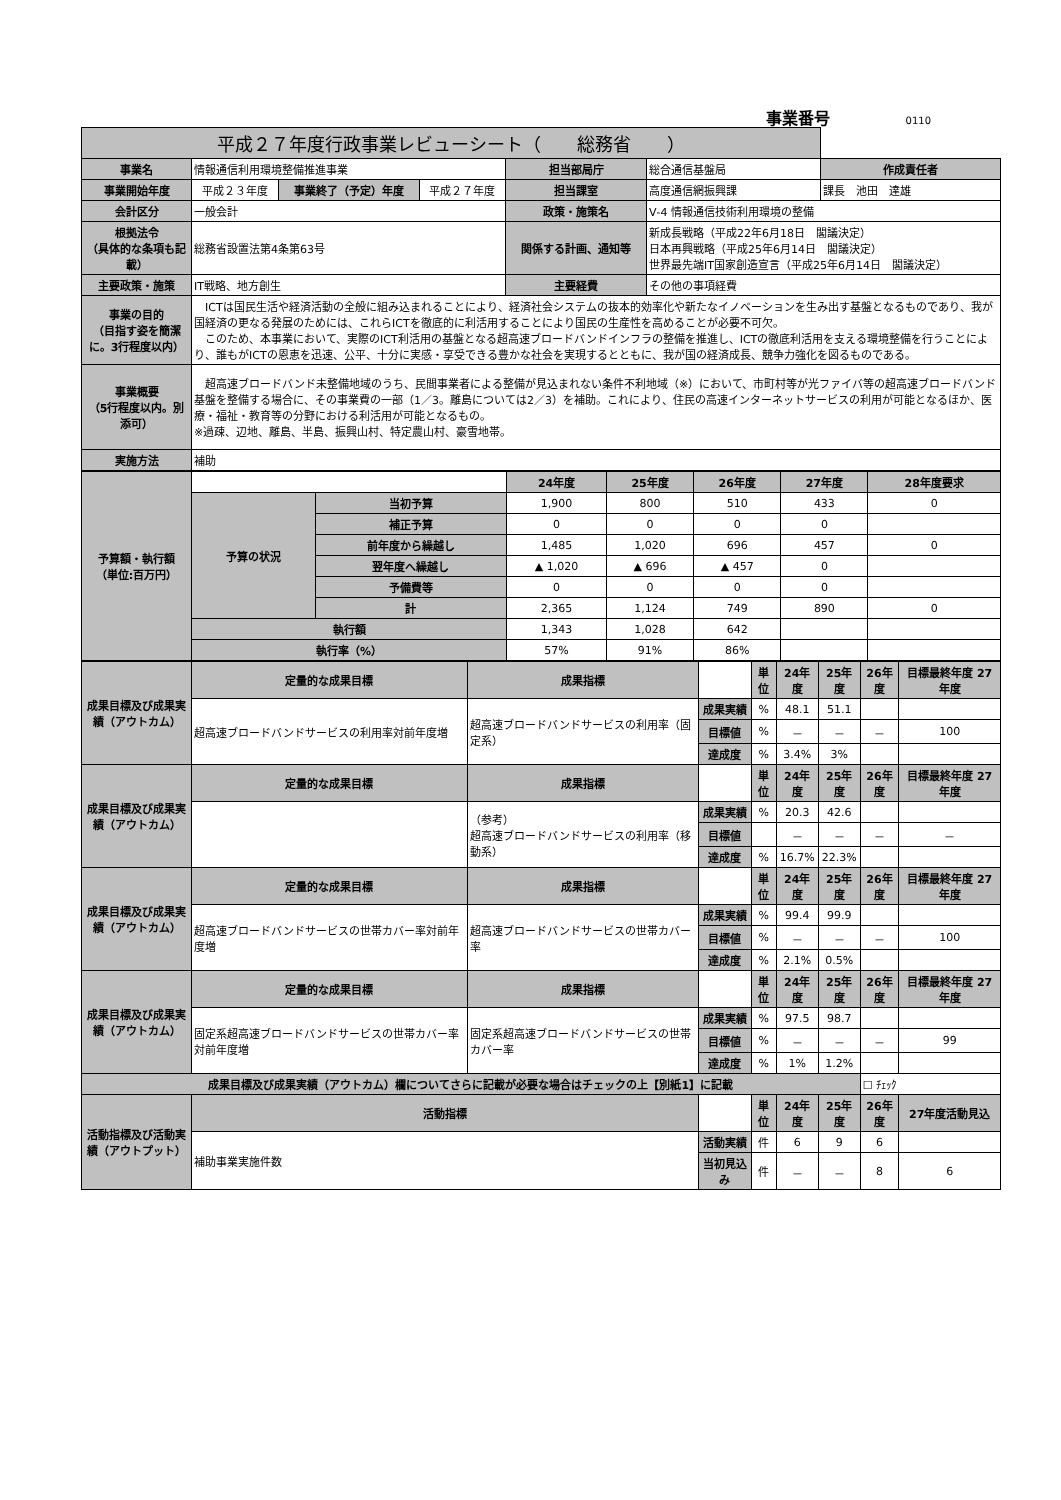事業番号 0110
| 平成２７年度行政事業レビューシート（ 総務省 ） | | | | | | |
| 事業名 | 情報通信利用環境整備推進事業 | | | 担当部局庁 | 総合通信基盤局 | 作成責任者 |
| 事業開始年度 | 平成２３年度 | 事業終了（予定）年度 | 平成２７年度 | 担当課室 | 高度通信網振興課 | 課長 池田 達雄 |
| 会計区分 | 一般会計 | | | 政策・施策名 | Ⅴ-4 情報通信技術利用環境の整備 | |
| 根拠法令 （具体的な条項も記載） | 総務省設置法第4条第63号 | | | 関係する計画、通知等 | 新成長戦略（平成22年6月18日 閣議決定） 日本再興戦略（平成25年6月14日 閣議決定） 世界最先端IT国家創造宣言（平成25年6月14日 閣議決定） | |
| 主要政策・施策 | IT戦略、地方創生 | | | 主要経費 | その他の事項経費 | |
| 事業の目的 （目指す姿を簡潔に。3行程度以内） | ICTは国民生活や経済活動の全般に組み込まれることにより、経済社会システムの抜本的効率化や新たなイノベーションを生み出す基盤となるものであり、我が国経済の更なる発展のためには、これらICTを徹底的に利活用することにより国民の生産性を高めることが必要不可欠。 このため、本事業において、実際のICT利活用の基盤となる超高速ブロードバンドインフラの整備を推進し、ICTの徹底利活用を支える環境整備を行うことにより、誰もがICTの恩恵を迅速、公平、十分に実感・享受できる豊かな社会を実現するとともに、我が国の経済成長、競争力強化を図るものである。 | | | | | |
| 事業概要 （5行程度以内。別添可） | 超高速ブロードバンド未整備地域のうち、民間事業者による整備が見込まれない条件不利地域（※）において、市町村等が光ファイバ等の超高速ブロードバンド基盤を整備する場合に、その事業費の一部（1／3。離島については2／3）を補助。これにより、住民の高速インターネットサービスの利用が可能となるほか、医療・福祉・教育等の分野における利活用が可能となるもの。 ※過疎、辺地、離島、半島、振興山村、特定農山村、豪雪地帯。 | | | | | |
| 実施方法 | 補助 | | | | | |
| 予算額・執行額 （単位:百万円） | | | 24年度 | 25年度 | 26年度 | 27年度 | 28年度要求 |
| | 予算の状況 | 当初予算 | 1,900 | 800 | 510 | 433 | 0 |
| | | 補正予算 | 0 | 0 | 0 | 0 | |
| | | 前年度から繰越し | 1,485 | 1,020 | 696 | 457 | 0 |
| | | 翌年度へ繰越し | ▲ 1,020 | ▲ 696 | ▲ 457 | 0 | |
| | | 予備費等 | 0 | 0 | 0 | 0 | |
| | | 計 | 2,365 | 1,124 | 749 | 890 | 0 |
| | 執行額 | | 1,343 | 1,028 | 642 | | |
| | 執行率（%） | | 57% | 91% | 86% | | |
| 成果目標及び成果実績（アウトカム） | 定量的な成果目標 | 成果指標 | | 単位 | 24年度 | 25年度 | 26年度 | 目標最終年度 27 年度 |
| | 超高速ブロードバンドサービスの利用率対前年度増 | 超高速ブロードバンドサービスの利用率（固定系） | 成果実績 | % | 48.1 | 51.1 | | |
| | | | 目標値 | % | － | － | － | 100 |
| | | | 達成度 | % | 3.4% | 3% | | |
| 成果目標及び成果実績（アウトカム） | 定量的な成果目標 | 成果指標 | | 単位 | 24年度 | 25年度 | 26年度 | 目標最終年度 27 年度 |
| | | （参考） 超高速ブロードバンドサービスの利用率（移動系） | 成果実績 | % | 20.3 | 42.6 | | |
| | | | 目標値 | | － | － | － | － |
| | | | 達成度 | % | 16.7% | 22.3% | | |
| 成果目標及び成果実績（アウトカム） | 定量的な成果目標 | 成果指標 | | 単位 | 24年度 | 25年度 | 26年度 | 目標最終年度 27 年度 |
| | 超高速ブロードバンドサービスの世帯カバー率対前年度増 | 超高速ブロードバンドサービスの世帯カバー率 | 成果実績 | % | 99.4 | 99.9 | | |
| | | | 目標値 | % | － | － | － | 100 |
| | | | 達成度 | % | 2.1% | 0.5% | | |
| 成果目標及び成果実績（アウトカム） | 定量的な成果目標 | 成果指標 | | 単位 | 24年度 | 25年度 | 26年度 | 目標最終年度 27 年度 |
| | 固定系超高速ブロードバンドサービスの世帯カバー率対前年度増 | 固定系超高速ブロードバンドサービスの世帯カバー率 | 成果実績 | % | 97.5 | 98.7 | | |
| | | | 目標値 | % | － | － | － | 99 |
| | | | 達成度 | % | 1% | 1.2% | | |
| 成果目標及び成果実績（アウトカム）欄についてさらに記載が必要な場合はチェックの上【別紙1】に記載 | | | | | | | ☐ ﾁｪｯｸ | |
| 活動指標及び活動実績（アウトプット） | 活動指標 | | | 単位 | 24年度 | 25年度 | 26年度 | 27年度活動見込 |
| | 補助事業実施件数 | | 活動実績 | 件 | 6 | 9 | 6 | |
| | | | 当初見込み | 件 | － | － | 8 | 6 |